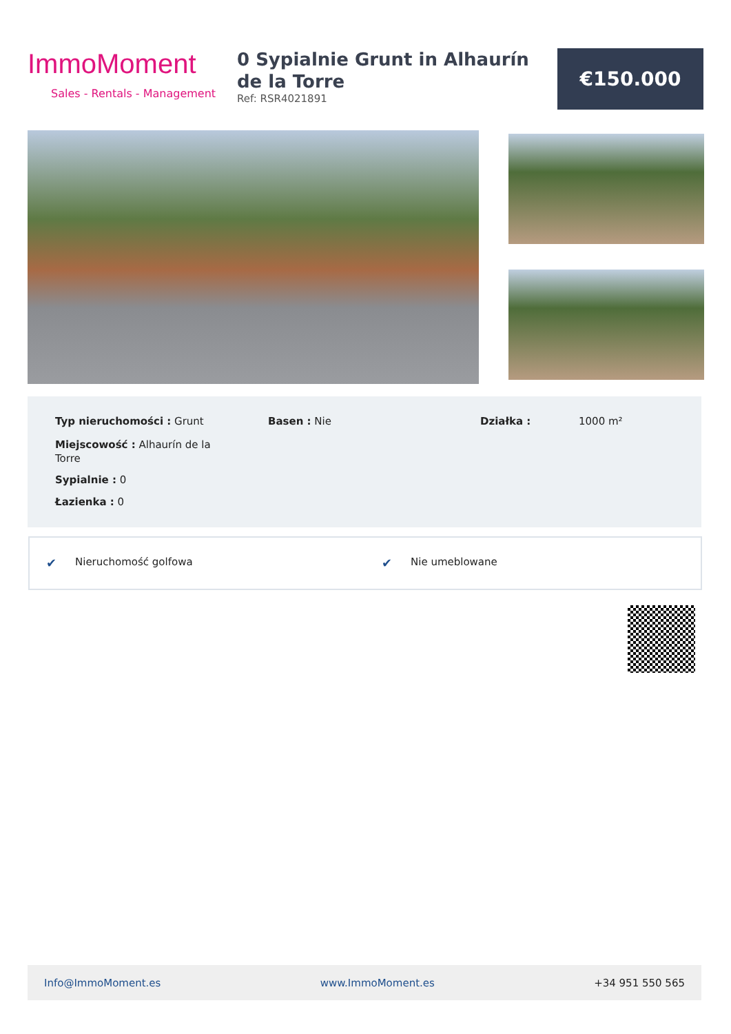ImmoMoment
Sales - Rentals - Management
0 Sypialnie Grunt in Alhaurín de la Torre
Ref: RSR4021891
€150.000
Typ nieruchomości : Grunt Basen : Nie Działka : 1000 m²
Miejscowość : Alhaurín de la Torre
Sypialnie : 0
Łazienka : 0
✔ Nieruchomość golfowa ✔ Nie umeblowane
Info@ImmoMoment.es www.ImmoMoment.es +34 951 550 565